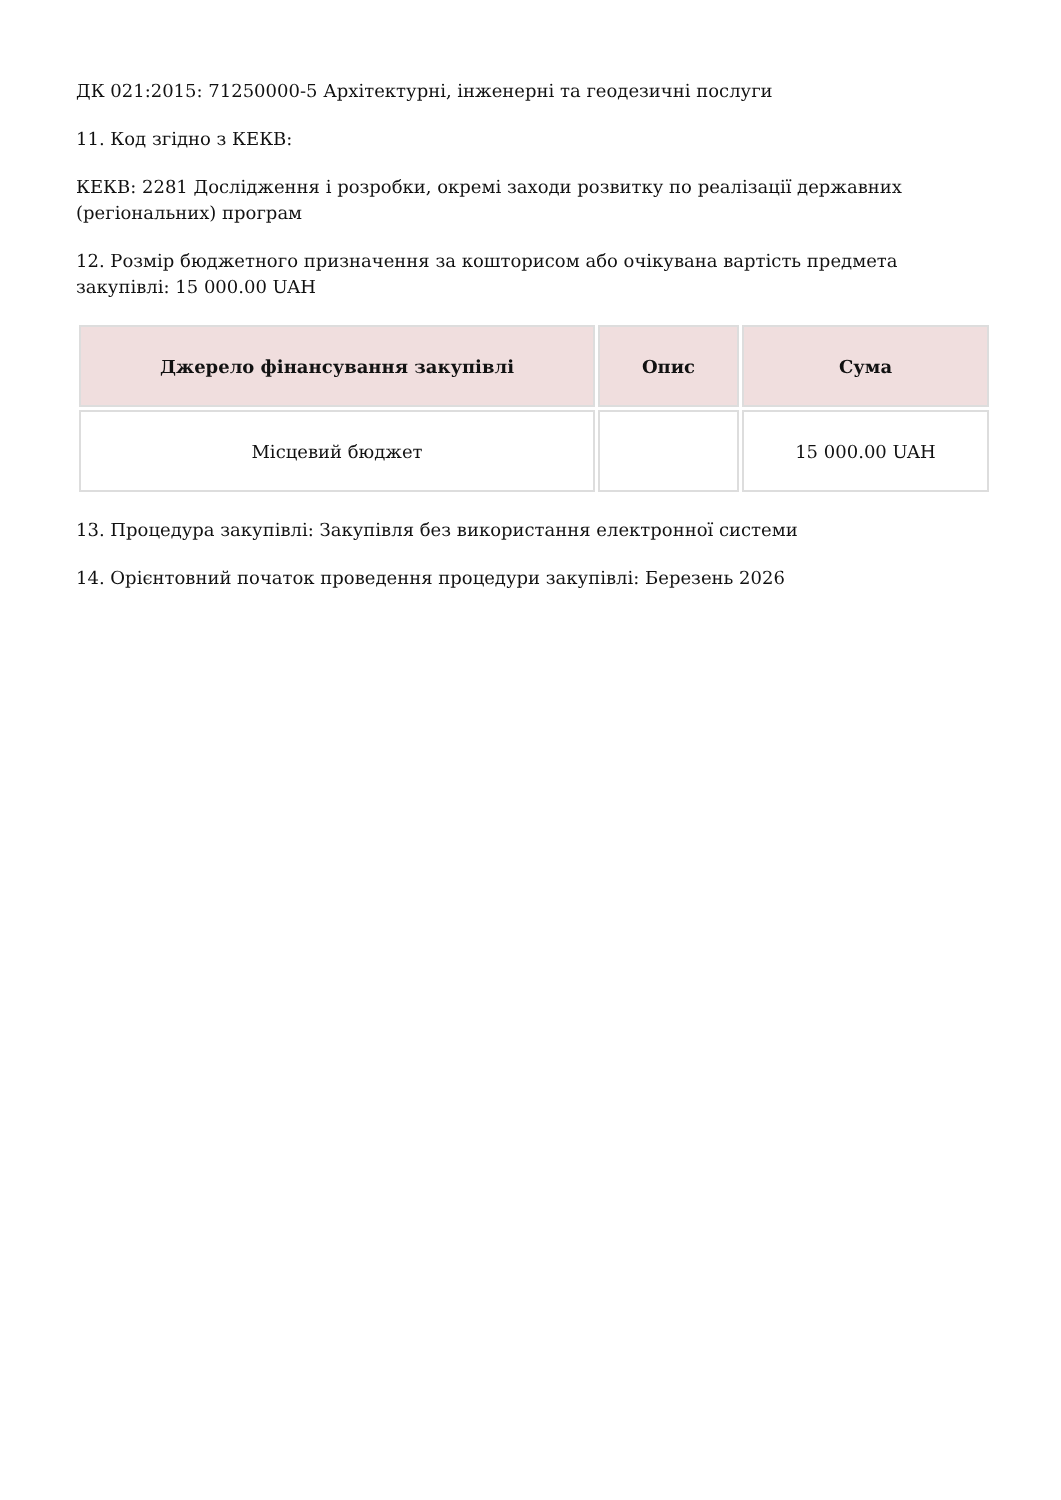ДК 021:2015: 71250000-5 Архітектурні, інженерні та геодезичні послуги
11. Код згідно з КЕКВ:
КЕКВ: 2281 Дослідження і розробки, окремі заходи розвитку по реалізації державних (регіональних) програм
12. Розмір бюджетного призначення за кошторисом або очікувана вартість предмета закупівлі: 15 000.00 UAH
| Джерело фінансування закупівлі | Опис | Сума |
| --- | --- | --- |
| Місцевий бюджет | | 15 000.00 UAH |
13. Процедура закупівлі: Закупівля без використання електронної системи
14. Орієнтовний початок проведення процедури закупівлі: Березень 2026